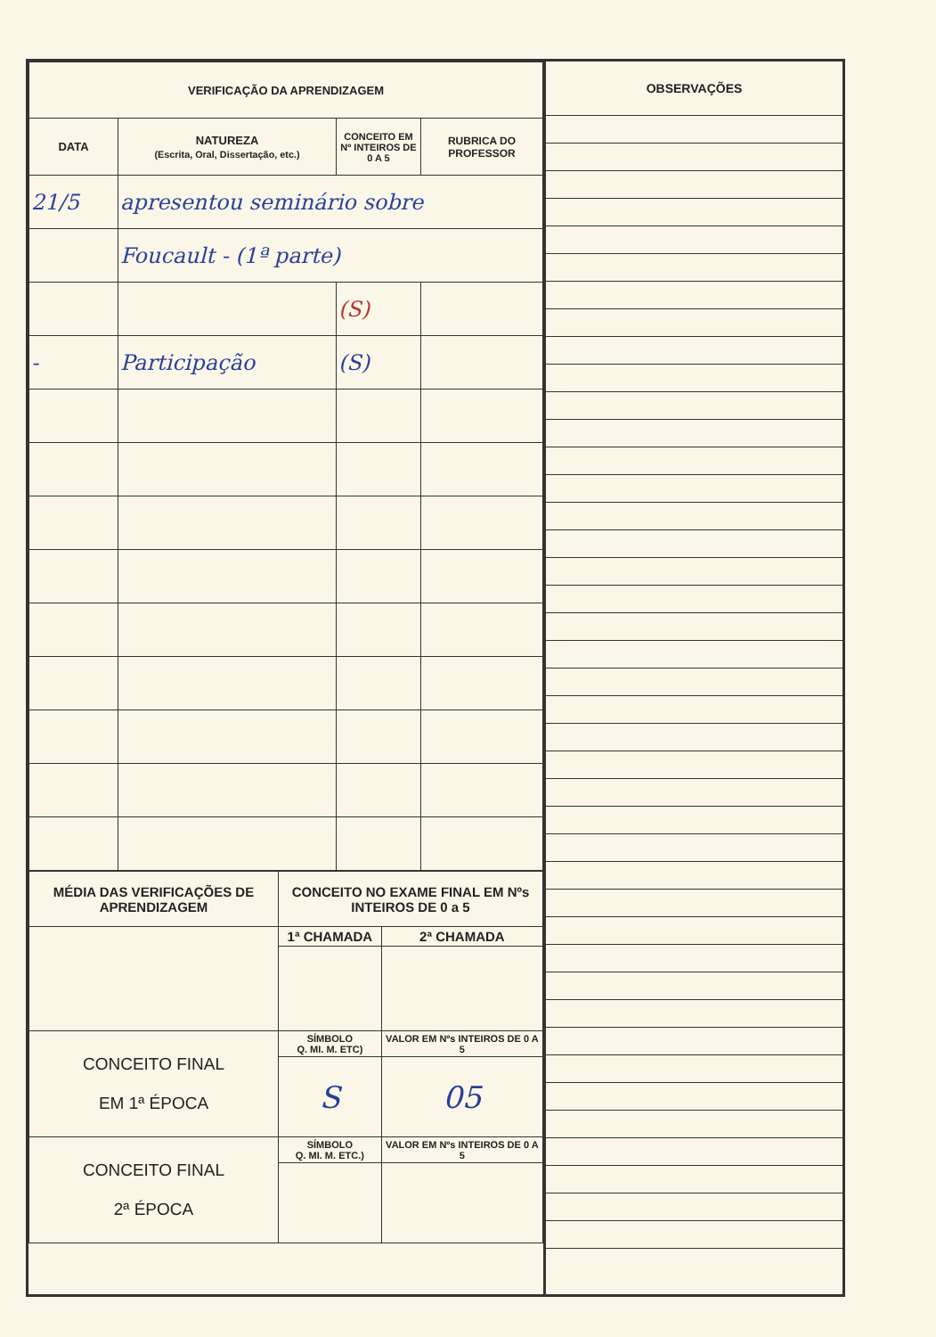| VERIFICAÇÃO DA APRENDIZAGEM | | | |
| --- | --- | --- | --- |
| DATA | NATUREZA (Escrita, Oral, Dissertação, etc.) | CONCEITO EM Nº INTEIROS DE 0 A 5 | RUBRICA DO PROFESSOR |
| 21/5 | apresentou seminário sobre | | |
| | Foucault - (1ª parte) | | |
| | | (S) | |
| - | Participação | (S) | |
| MÉDIA DAS VERIFICAÇÕES DE APRENDIZAGEM | CONCEITO NO EXAME FINAL EM Nºs INTEIROS DE 0 a 5 | |
| --- | --- | --- |
| | 1ª CHAMADA | 2ª CHAMADA |
| CONCEITO FINAL EM 1ª ÉPOCA | SÍMBOLO Q. MI. M. ETC) | VALOR EM Nºs INTEIROS DE 0 A 5 |
| | S | 05 |
| CONCEITO FINAL 2ª ÉPOCA | SÍMBOLO Q. MI. M. ETC.) | VALOR EM Nºs INTEIROS DE 0 A 5 |
OBSERVAÇÕES